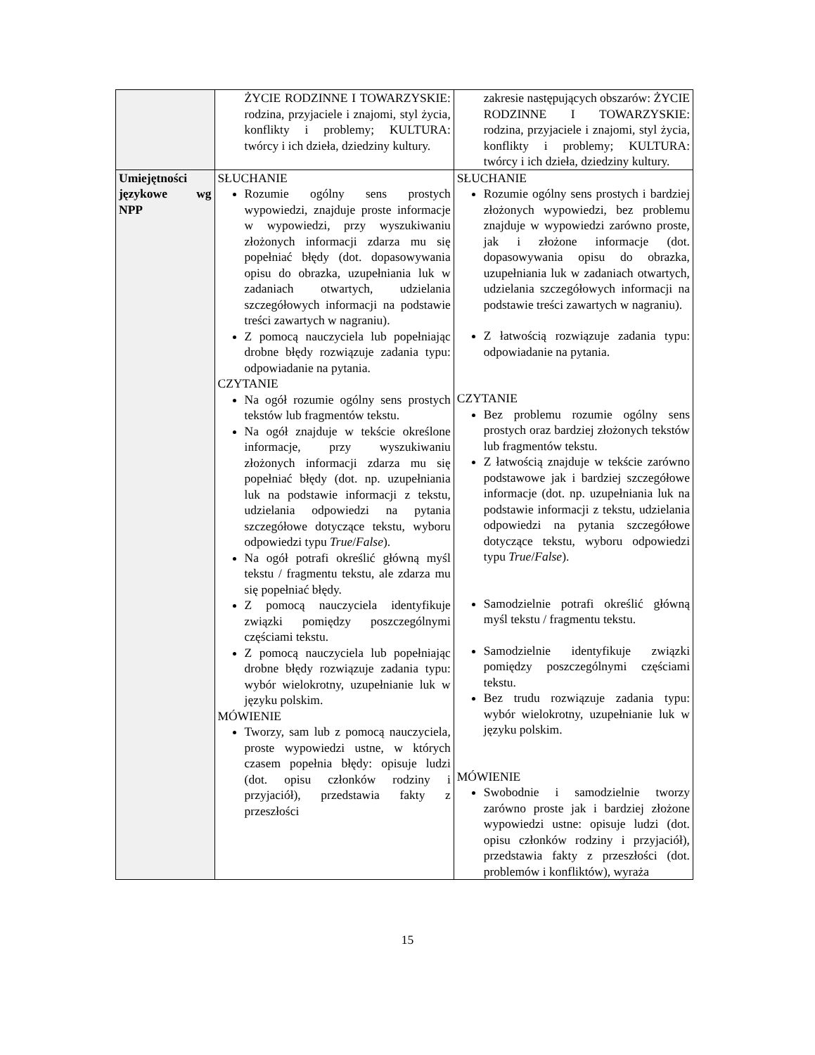| | ŻYCIE RODZINNE I TOWARZYSKIE: rodzina, przyjaciele i znajomi, styl życia, konflikty i problemy; KULTURA: twórcy i ich dzieła, dziedziny kultury. | zakresie następujących obszarów: ŻYCIE RODZINNE I TOWARZYSKIE: rodzina, przyjaciele i znajomi, styl życia, konflikty i problemy; KULTURA: twórcy i ich dzieła, dziedziny kultury. |
| Umiejętności językowe wg NPP | SŁUCHANIE Rozumie ogólny sens prostych wypowiedzi, znajduje proste informacje w wypowiedzi, przy wyszukiwaniu złożonych informacji zdarza mu się popełniać błędy (dot. dopasowywania opisu do obrazka, uzupełniania luk w zadaniach otwartych, udzielania szczegółowych informacji na podstawie treści zawartych w nagraniu). Z pomocą nauczyciela lub popełniając drobne błędy rozwiązuje zadania typu: odpowiadanie na pytania. CZYTANIE Na ogół rozumie ogólny sens prostych tekstów lub fragmentów tekstu. Na ogół znajduje w tekście określone informacje, przy wyszukiwaniu złożonych informacji zdarza mu się popełniać błędy (dot. np. uzupełniania luk na podstawie informacji z tekstu, udzielania odpowiedzi na pytania szczegółowe dotyczące tekstu, wyboru odpowiedzi typu True / False ). Na ogół potrafi określić główną myśl tekstu / fragmentu tekstu, ale zdarza mu się popełniać błędy. Z pomocą nauczyciela identyfikuje związki pomiędzy poszczególnymi częściami tekstu. Z pomocą nauczyciela lub popełniając drobne błędy rozwiązuje zadania typu: wybór wielokrotny, uzupełnianie luk w języku polskim. MÓWIENIE Tworzy, sam lub z pomocą nauczyciela, proste wypowiedzi ustne, w których czasem popełnia błędy: opisuje ludzi (dot. opisu członków rodziny i przyjaciół), przedstawia fakty z przeszłości | SŁUCHANIE Rozumie ogólny sens prostych i bardziej złożonych wypowiedzi, bez problemu znajduje w wypowiedzi zarówno proste, jak i złożone informacje (dot. dopasowywania opisu do obrazka, uzupełniania luk w zadaniach otwartych, udzielania szczegółowych informacji na podstawie treści zawartych w nagraniu). Z łatwością rozwiązuje zadania typu: odpowiadanie na pytania. CZYTANIE Bez problemu rozumie ogólny sens prostych oraz bardziej złożonych tekstów lub fragmentów tekstu. Z łatwością znajduje w tekście zarówno podstawowe jak i bardziej szczegółowe informacje (dot. np. uzupełniania luk na podstawie informacji z tekstu, udzielania odpowiedzi na pytania szczegółowe dotyczące tekstu, wyboru odpowiedzi typu True / False ). Samodzielnie potrafi określić główną myśl tekstu / fragmentu tekstu. Samodzielnie identyfikuje związki pomiędzy poszczególnymi częściami tekstu. Bez trudu rozwiązuje zadania typu: wybór wielokrotny, uzupełnianie luk w języku polskim. MÓWIENIE Swobodnie i samodzielnie tworzy zarówno proste jak i bardziej złożone wypowiedzi ustne: opisuje ludzi (dot. opisu członków rodziny i przyjaciół), przedstawia fakty z przeszłości (dot. problemów i konfliktów), wyraża |
15